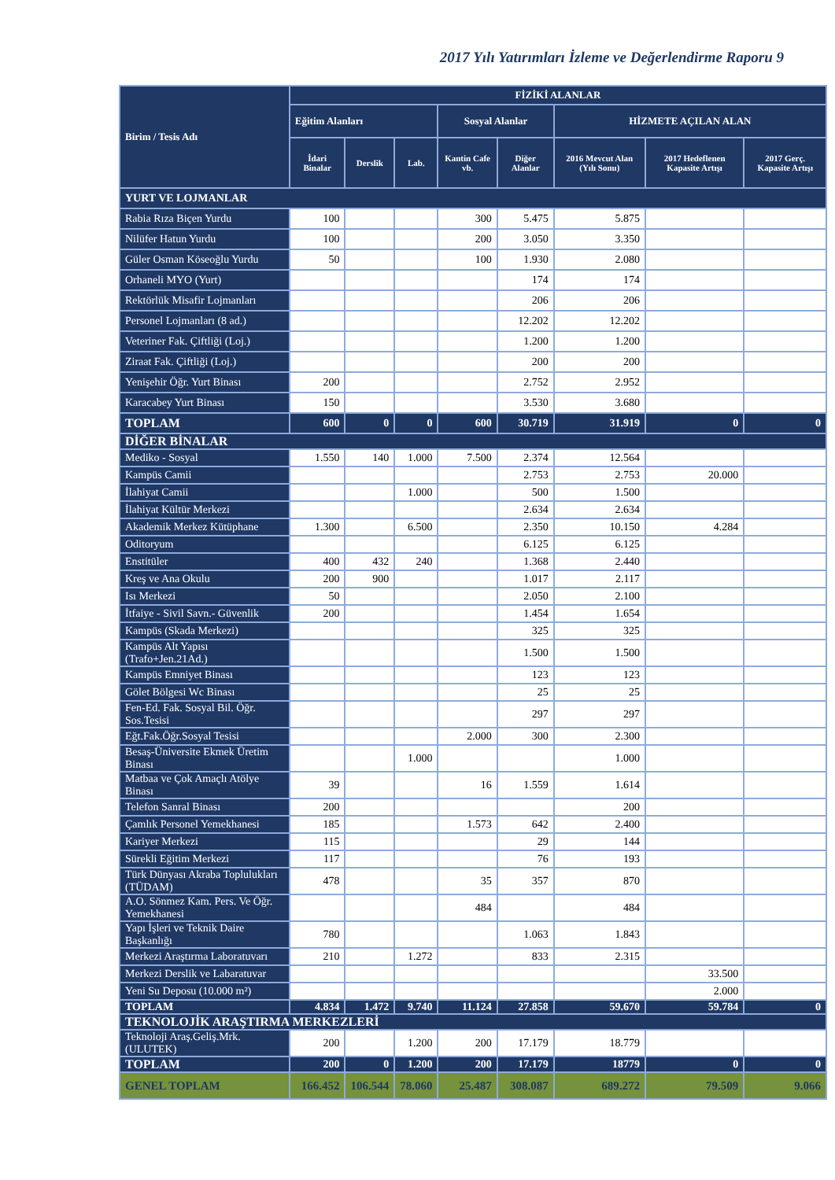2017 Yılı Yatırımları İzleme ve Değerlendirme Raporu 9
| Birim / Tesis Adı | FİZİKİ ALANLAR | | | | | | | |
| --- | --- | --- | --- | --- | --- | --- | --- | --- |
| | Eğitim Alanları | | | Sosyal Alanlar | | HİZMETE AÇILAN ALAN | | |
| | İdari Binalar | Derslik | Lab. | Kantin Cafe vb. | Diğer Alanlar | 2016 Mevcut Alan (Yılı Sonu) | 2017 Hedeflenen Kapasite Artışı | 2017 Gerç. Kapasite Artışı |
| YURT VE LOJMANLAR | | | | | | | | |
| Rabia Rıza Biçen Yurdu | 100 | | | 300 | 5.475 | 5.875 | | |
| Nilüfer Hatun Yurdu | 100 | | | 200 | 3.050 | 3.350 | | |
| Güler Osman Köseoğlu Yurdu | 50 | | | 100 | 1.930 | 2.080 | | |
| Orhaneli MYO (Yurt) | | | | | 174 | 174 | | |
| Rektörlük Misafir Lojmanları | | | | | 206 | 206 | | |
| Personel Lojmanları (8 ad.) | | | | | 12.202 | 12.202 | | |
| Veteriner Fak. Çiftliği (Loj.) | | | | | 1.200 | 1.200 | | |
| Ziraat Fak. Çiftliği (Loj.) | | | | | 200 | 200 | | |
| Yenişehir Öğr. Yurt Binası | 200 | | | | 2.752 | 2.952 | | |
| Karacabey Yurt Binası | 150 | | | | 3.530 | 3.680 | | |
| TOPLAM | 600 | 0 | 0 | 600 | 30.719 | 31.919 | 0 | 0 |
| DİĞER BİNALAR | | | | | | | | |
| Mediko - Sosyal | 1.550 | 140 | 1.000 | 7.500 | 2.374 | 12.564 | | |
| Kampüs Camii | | | | | 2.753 | 2.753 | 20.000 | |
| İlahiyat Camii | | | 1.000 | | 500 | 1.500 | | |
| İlahiyat Kültür Merkezi | | | | | 2.634 | 2.634 | | |
| Akademik Merkez Kütüphane | 1.300 | | 6.500 | | 2.350 | 10.150 | 4.284 | |
| Oditoryum | | | | | 6.125 | 6.125 | | |
| Enstitüler | 400 | 432 | 240 | | 1.368 | 2.440 | | |
| Kreş ve Ana Okulu | 200 | 900 | | | 1.017 | 2.117 | | |
| Isı Merkezi | 50 | | | | 2.050 | 2.100 | | |
| İtfaiye - Sivil Savn.- Güvenlik | 200 | | | | 1.454 | 1.654 | | |
| Kampüs (Skada Merkezi) | | | | | 325 | 325 | | |
| Kampüs Alt Yapısı (Trafo+Jen.21Ad.) | | | | | 1.500 | 1.500 | | |
| Kampüs Emniyet Binası | | | | | 123 | 123 | | |
| Gölet Bölgesi Wc Binası | | | | | 25 | 25 | | |
| Fen-Ed. Fak. Sosyal Bil. Öğr. Sos.Tesisi | | | | | 297 | 297 | | |
| Eğt.Fak.Öğr.Sosyal Tesisi | | | | 2.000 | 300 | 2.300 | | |
| Besaş-Üniversite Ekmek Üretim Binası | | | 1.000 | | | 1.000 | | |
| Matbaa ve Çok Amaçlı Atölye Binası | 39 | | | 16 | 1.559 | 1.614 | | |
| Telefon Sanral Binası | 200 | | | | | 200 | | |
| Çamlık Personel Yemekhanesi | 185 | | | 1.573 | 642 | 2.400 | | |
| Kariyer Merkezi | 115 | | | | 29 | 144 | | |
| Sürekli Eğitim Merkezi | 117 | | | | 76 | 193 | | |
| Türk Dünyası Akraba Toplulukları (TÜDAM) | 478 | | | 35 | 357 | 870 | | |
| A.O. Sönmez Kam. Pers. Ve Öğr. Yemekhanesi | | | | 484 | | 484 | | |
| Yapı İşleri ve Teknik Daire Başkanlığı | 780 | | | | 1.063 | 1.843 | | |
| Merkezi Araştırma Laboratuvarı | 210 | | 1.272 | | 833 | 2.315 | | |
| Merkezi Derslik ve Labaratuvar | | | | | | | 33.500 | |
| Yeni Su Deposu (10.000 m²) | | | | | | | 2.000 | |
| TOPLAM | 4.834 | 1.472 | 9.740 | 11.124 | 27.858 | 59.670 | 59.784 | 0 |
| TEKNOLOJİK ARAŞTIRMA MERKEZLERİ | | | | | | | | |
| Teknoloji Araş.Geliş.Mrk. (ULUTEK) | 200 | | 1.200 | 200 | 17.179 | 18.779 | | |
| TOPLAM | 200 | 0 | 1.200 | 200 | 17.179 | 18779 | 0 | 0 |
| GENEL TOPLAM | 166.452 | 106.544 | 78.060 | 25.487 | 308.087 | 689.272 | 79.509 | 9.066 |